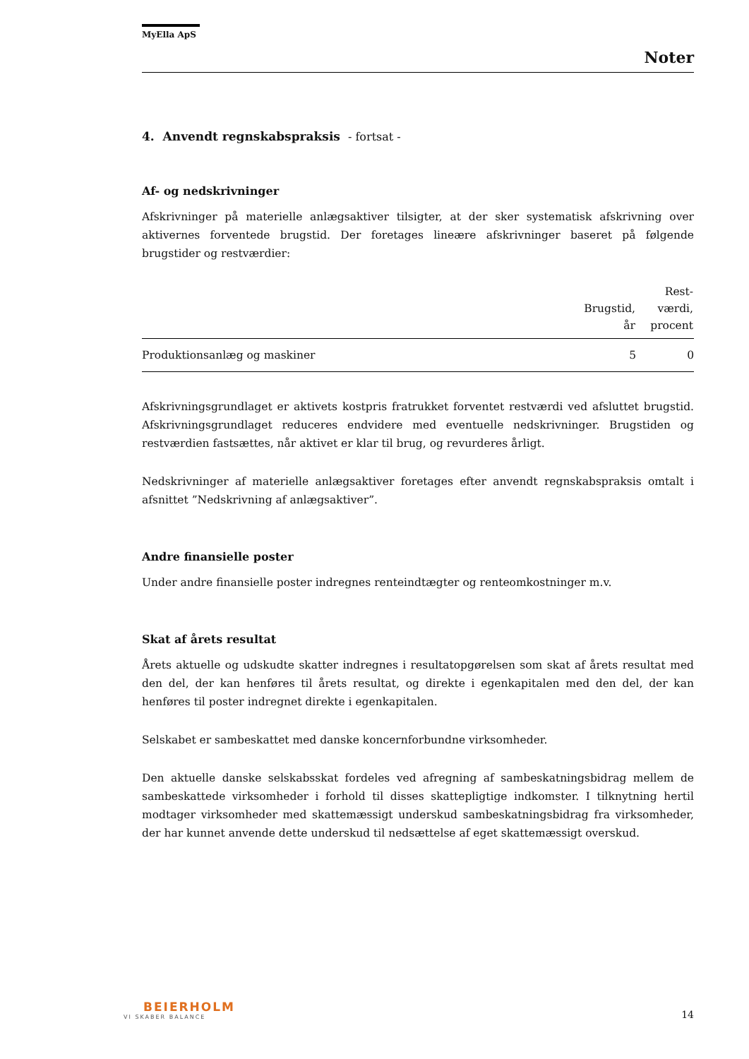MyElla ApS
Noter
4. Anvendt regnskabspraksis - fortsat -
Af- og nedskrivninger
Afskrivninger på materielle anlægsaktiver tilsigter, at der sker systematisk afskrivning over aktivernes forventede brugstid. Der foretages lineære afskrivninger baseret på følgende brugstider og restværdier:
| | Brugstid, år | Rest- værdi, procent |
| --- | --- | --- |
| Produktionsanlæg og maskiner | 5 | 0 |
Afskrivningsgrundlaget er aktivets kostpris fratrukket forventet restværdi ved afsluttet brugstid. Afskrivningsgrundlaget reduceres endvidere med eventuelle nedskrivninger. Brugstiden og restværdien fastsættes, når aktivet er klar til brug, og revurderes årligt.
Nedskrivninger af materielle anlægsaktiver foretages efter anvendt regnskabspraksis omtalt i afsnittet ”Nedskrivning af anlægsaktiver”.
Andre finansielle poster
Under andre finansielle poster indregnes renteindtægter og renteomkostninger m.v.
Skat af årets resultat
Årets aktuelle og udskudte skatter indregnes i resultatopgørelsen som skat af årets resultat med den del, der kan henføres til årets resultat, og direkte i egenkapitalen med den del, der kan henføres til poster indregnet direkte i egenkapitalen.
Selskabet er sambeskattet med danske koncernforbundne virksomheder.
Den aktuelle danske selskabsskat fordeles ved afregning af sambeskatningsbidrag mellem de sambeskattede virksomheder i forhold til disses skattepligtige indkomster. I tilknytning hertil modtager virksomheder med skattemæssigt underskud sambeskatningsbidrag fra virksomheder, der har kunnet anvende dette underskud til nedsættelse af eget skattemæssigt overskud.
BEIERHOLM
VI SKABER BALANCE
14